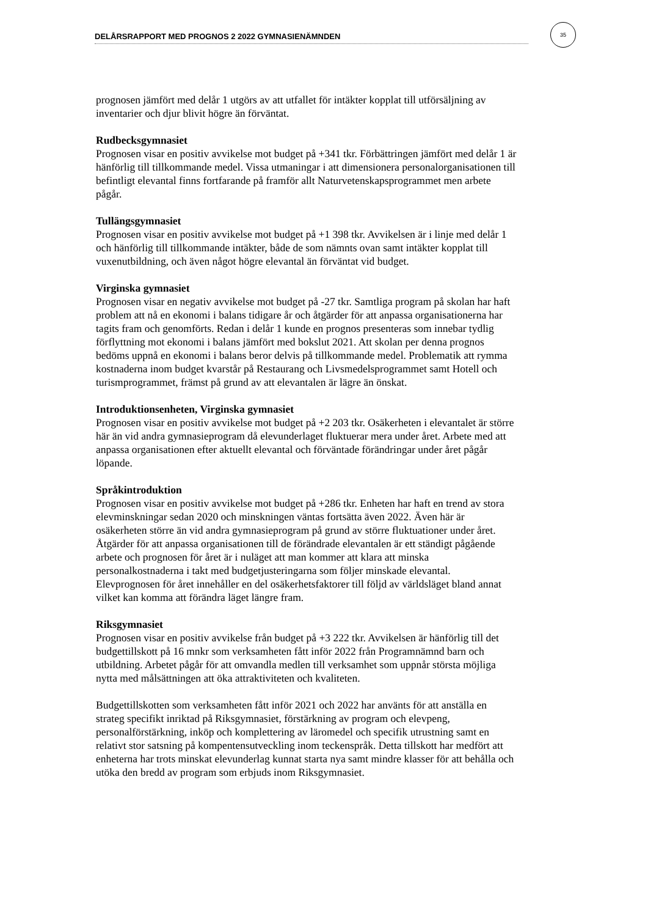DELÅRSRAPPORT MED PROGNOS 2 2022 GYMNASIENÄMNDEN
35
prognosen jämfört med delår 1 utgörs av att utfallet för intäkter kopplat till utförsäljning av inventarier och djur blivit högre än förväntat.
Rudbecksgymnasiet
Prognosen visar en positiv avvikelse mot budget på +341 tkr. Förbättringen jämfört med delår 1 är hänförlig till tillkommande medel. Vissa utmaningar i att dimensionera personalorganisationen till befintligt elevantal finns fortfarande på framför allt Naturvetenskapsprogrammet men arbete pågår.
Tullängsgymnasiet
Prognosen visar en positiv avvikelse mot budget på +1 398 tkr. Avvikelsen är i linje med delår 1 och hänförlig till tillkommande intäkter, både de som nämnts ovan samt intäkter kopplat till vuxenutbildning, och även något högre elevantal än förväntat vid budget.
Virginska gymnasiet
Prognosen visar en negativ avvikelse mot budget på -27 tkr. Samtliga program på skolan har haft problem att nå en ekonomi i balans tidigare år och åtgärder för att anpassa organisationerna har tagits fram och genomförts. Redan i delår 1 kunde en prognos presenteras som innebar tydlig förflyttning mot ekonomi i balans jämfört med bokslut 2021. Att skolan per denna prognos bedöms uppnå en ekonomi i balans beror delvis på tillkommande medel. Problematik att rymma kostnaderna inom budget kvarstår på Restaurang och Livsmedelsprogrammet samt Hotell och turismprogrammet, främst på grund av att elevantalen är lägre än önskat.
Introduktionsenheten, Virginska gymnasiet
Prognosen visar en positiv avvikelse mot budget på +2 203 tkr. Osäkerheten i elevantalet är större här än vid andra gymnasieprogram då elevunderlaget fluktuerar mera under året. Arbete med att anpassa organisationen efter aktuellt elevantal och förväntade förändringar under året pågår löpande.
Språkintroduktion
Prognosen visar en positiv avvikelse mot budget på +286 tkr. Enheten har haft en trend av stora elevminskningar sedan 2020 och minskningen väntas fortsätta även 2022. Även här är osäkerheten större än vid andra gymnasieprogram på grund av större fluktuationer under året. Åtgärder för att anpassa organisationen till de förändrade elevantalen är ett ständigt pågående arbete och prognosen för året är i nuläget att man kommer att klara att minska personalkostnaderna i takt med budgetjusteringarna som följer minskade elevantal. Elevprognosen för året innehåller en del osäkerhetsfaktorer till följd av världsläget bland annat vilket kan komma att förändra läget längre fram.
Riksgymnasiet
Prognosen visar en positiv avvikelse från budget på +3 222 tkr. Avvikelsen är hänförlig till det budgettillskott på 16 mnkr som verksamheten fått inför 2022 från Programnämnd barn och utbildning. Arbetet pågår för att omvandla medlen till verksamhet som uppnår största möjliga nytta med målsättningen att öka attraktiviteten och kvaliteten.
Budgettillskotten som verksamheten fått inför 2021 och 2022 har använts för att anställa en strateg specifikt inriktad på Riksgymnasiet, förstärkning av program och elevpeng, personalförstärkning, inköp och komplettering av läromedel och specifik utrustning samt en relativt stor satsning på kompentensutveckling inom teckenspråk. Detta tillskott har medfört att enheterna har trots minskat elevunderlag kunnat starta nya samt mindre klasser för att behålla och utöka den bredd av program som erbjuds inom Riksgymnasiet.